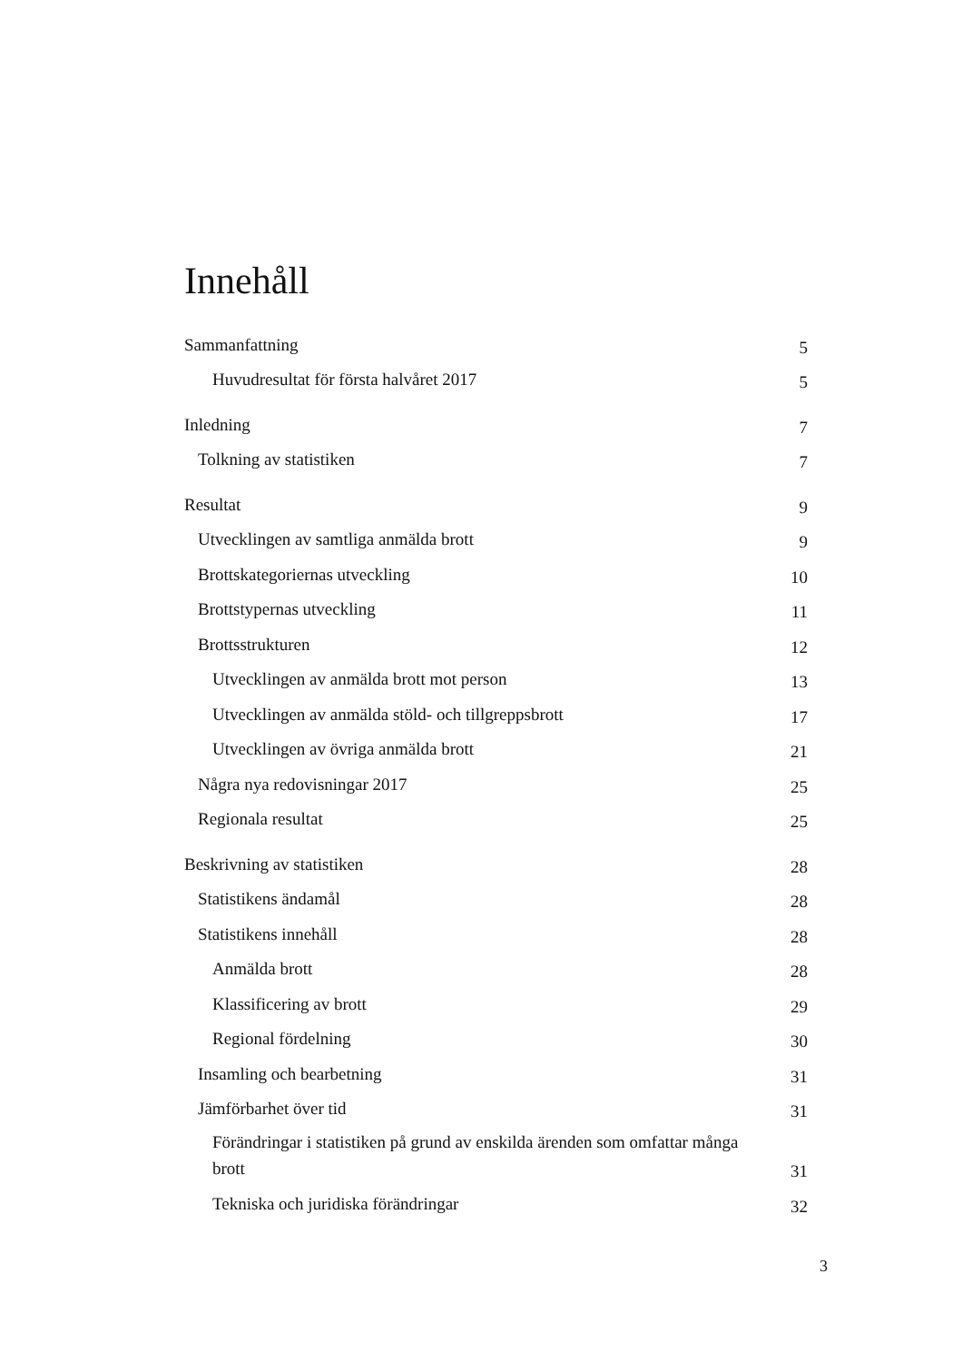Innehåll
Sammanfattning 5
Huvudresultat för första halvåret 2017 5
Inledning 7
Tolkning av statistiken 7
Resultat 9
Utvecklingen av samtliga anmälda brott 9
Brottskategoriernas utveckling 10
Brottstypernas utveckling 11
Brottsstrukturen 12
Utvecklingen av anmälda brott mot person 13
Utvecklingen av anmälda stöld- och tillgreppsbrott 17
Utvecklingen av övriga anmälda brott 21
Några nya redovisningar 2017 25
Regionala resultat 25
Beskrivning av statistiken 28
Statistikens ändamål 28
Statistikens innehåll 28
Anmälda brott 28
Klassificering av brott 29
Regional fördelning 30
Insamling och bearbetning 31
Jämförbarhet över tid 31
Förändringar i statistiken på grund av enskilda ärenden som omfattar många brott 31
Tekniska och juridiska förändringar 32
3